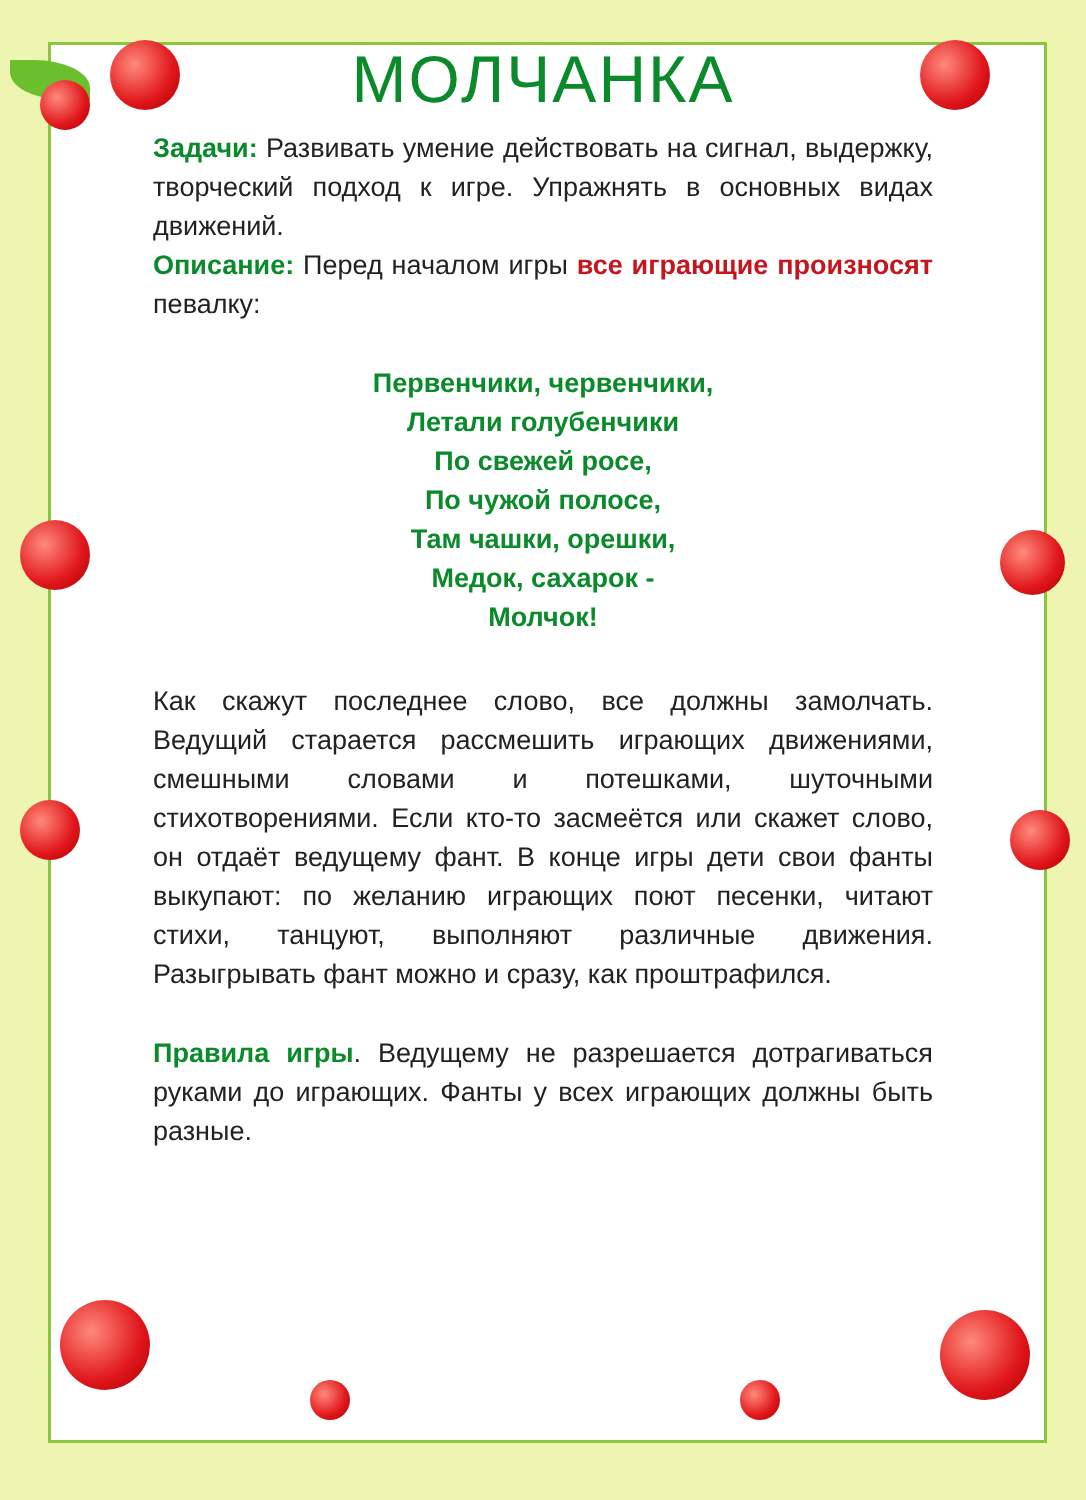МОЛЧАНКА
Задачи: Развивать умение действовать на сигнал, выдержку, творческий подход к игре. Упражнять в основных видах движений.
Описание: Перед началом игры все играющие произносят певалку:
Первенчики, червенчики,
Летали голубенчики
По свежей росе,
По чужой полосе,
Там чашки, орешки,
Медок, сахарок -
Молчок!
Как скажут последнее слово, все должны замолчать. Ведущий старается рассмешить играющих движениями, смешными словами и потешками, шуточными стихотворениями. Если кто-то засмеётся или скажет слово, он отдаёт ведущему фант. В конце игры дети свои фанты выкупают: по желанию играющих поют песенки, читают стихи, танцуют, выполняют различные движения. Разыгрывать фант можно и сразу, как проштрафился.
Правила игры. Ведущему не разрешается дотрагиваться руками до играющих. Фанты у всех играющих должны быть разные.